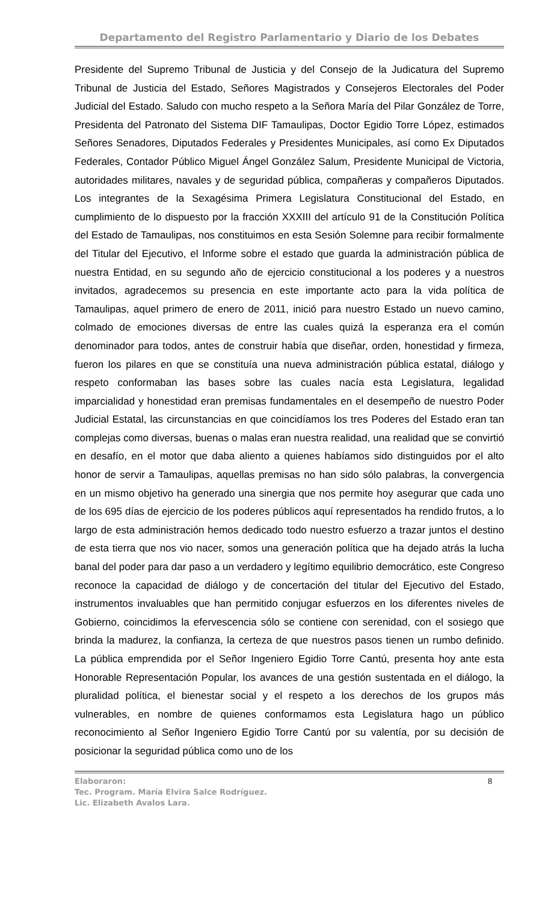Departamento del Registro Parlamentario y Diario de los Debates
Presidente del Supremo Tribunal de Justicia y del Consejo de la Judicatura del Supremo Tribunal de Justicia del Estado, Señores Magistrados y Consejeros Electorales del Poder Judicial del Estado. Saludo con mucho respeto a la Señora María del Pilar González de Torre, Presidenta del Patronato del Sistema DIF Tamaulipas, Doctor Egidio Torre López, estimados Señores Senadores, Diputados Federales y Presidentes Municipales, así como Ex Diputados Federales, Contador Público Miguel Ángel González Salum, Presidente Municipal de Victoria, autoridades militares, navales y de seguridad pública, compañeras y compañeros Diputados. Los integrantes de la Sexagésima Primera Legislatura Constitucional del Estado, en cumplimiento de lo dispuesto por la fracción XXXIII del artículo 91 de la Constitución Política del Estado de Tamaulipas, nos constituimos en esta Sesión Solemne para recibir formalmente del Titular del Ejecutivo, el Informe sobre el estado que guarda la administración pública de nuestra Entidad, en su segundo año de ejercicio constitucional a los poderes y a nuestros invitados, agradecemos su presencia en este importante acto para la vida política de Tamaulipas, aquel primero de enero de 2011, inició para nuestro Estado un nuevo camino, colmado de emociones diversas de entre las cuales quizá la esperanza era el común denominador para todos, antes de construir había que diseñar, orden, honestidad y firmeza, fueron los pilares en que se constituía una nueva administración pública estatal, diálogo y respeto conformaban las bases sobre las cuales nacía esta Legislatura, legalidad imparcialidad y honestidad eran premisas fundamentales en el desempeño de nuestro Poder Judicial Estatal, las circunstancias en que coincidíamos los tres Poderes del Estado eran tan complejas como diversas, buenas o malas eran nuestra realidad, una realidad que se convirtió en desafío, en el motor que daba aliento a quienes habíamos sido distinguidos por el alto honor de servir a Tamaulipas, aquellas premisas no han sido sólo palabras, la convergencia en un mismo objetivo ha generado una sinergia que nos permite hoy asegurar que cada uno de los 695 días de ejercicio de los poderes públicos aquí representados ha rendido frutos, a lo largo de esta administración hemos dedicado todo nuestro esfuerzo a trazar juntos el destino de esta tierra que nos vio nacer, somos una generación política que ha dejado atrás la lucha banal del poder para dar paso a un verdadero y legítimo equilibrio democrático, este Congreso reconoce la capacidad de diálogo y de concertación del titular del Ejecutivo del Estado, instrumentos invaluables que han permitido conjugar esfuerzos en los diferentes niveles de Gobierno, coincidimos la efervescencia sólo se contiene con serenidad, con el sosiego que brinda la madurez, la confianza, la certeza de que nuestros pasos tienen un rumbo definido. La pública emprendida por el Señor Ingeniero Egidio Torre Cantú, presenta hoy ante esta Honorable Representación Popular, los avances de una gestión sustentada en el diálogo, la pluralidad política, el bienestar social y el respeto a los derechos de los grupos más vulnerables, en nombre de quienes conformamos esta Legislatura hago un público reconocimiento al Señor Ingeniero Egidio Torre Cantú por su valentía, por su decisión de posicionar la seguridad pública como uno de los
Elaboraron:
Tec. Program. María Elvira Salce Rodríguez.
Lic. Elizabeth Avalos Lara.
8